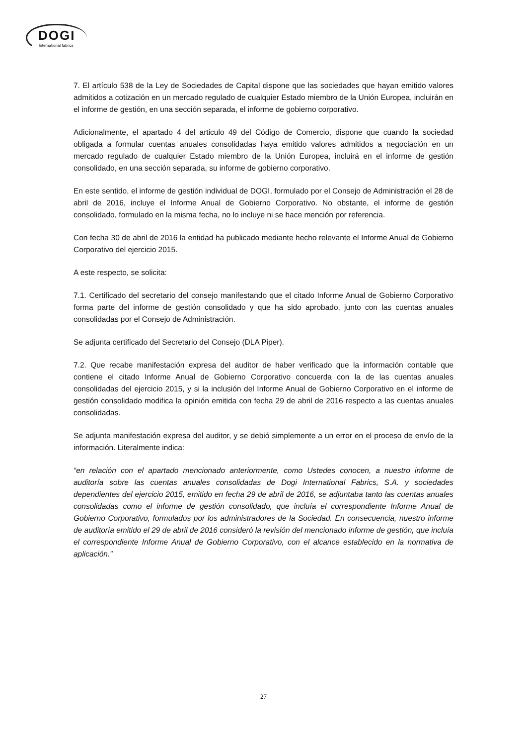DOGI
International fabrics
7. El artículo 538 de la Ley de Sociedades de Capital dispone que las sociedades que hayan emitido valores admitidos a cotización en un mercado regulado de cualquier Estado miembro de la Unión Europea, incluirán en el informe de gestión, en una sección separada, el informe de gobierno corporativo.
Adicionalmente, el apartado 4 del articulo 49 del Código de Comercio, dispone que cuando la sociedad obligada a formular cuentas anuales consolidadas haya emitido valores admitidos a negociación en un mercado regulado de cualquier Estado miembro de la Unión Europea, incluirá en el informe de gestión consolidado, en una sección separada, su informe de gobierno corporativo.
En este sentido, el informe de gestión individual de DOGI, formulado por el Consejo de Administración el 28 de abril de 2016, incluye el Informe Anual de Gobierno Corporativo. No obstante, el informe de gestión consolidado, formulado en la misma fecha, no lo incluye ni se hace mención por referencia.
Con fecha 30 de abril de 2016 la entidad ha publicado mediante hecho relevante el Informe Anual de Gobierno Corporativo del ejercicio 2015.
A este respecto, se solicita:
7.1. Certificado del secretario del consejo manifestando que el citado Informe Anual de Gobierno Corporativo forma parte del informe de gestión consolidado y que ha sido aprobado, junto con las cuentas anuales consolidadas por el Consejo de Administración.
Se adjunta certificado del Secretario del Consejo (DLA Piper).
7.2. Que recabe manifestación expresa del auditor de haber verificado que la información contable que contiene el citado Informe Anual de Gobierno Corporativo concuerda con la de las cuentas anuales consolidadas del ejercicio 2015, y si la inclusión del Informe Anual de Gobierno Corporativo en el informe de gestión consolidado modifica la opinión emitida con fecha 29 de abril de 2016 respecto a las cuentas anuales consolidadas.
Se adjunta manifestación expresa del auditor, y se debió simplemente a un error en el proceso de envío de la información. Literalmente indica:
“en relación con el apartado mencionado anteriormente, como Ustedes conocen, a nuestro informe de auditoría sobre las cuentas anuales consolidadas de Dogi International Fabrics, S.A. y sociedades dependientes del ejercicio 2015, emitido en fecha 29 de abril de 2016, se adjuntaba tanto las cuentas anuales consolidadas como el informe de gestión consolidado, que incluía el correspondiente Informe Anual de Gobierno Corporativo, formulados por los administradores de la Sociedad. En consecuencia, nuestro informe de auditoría emitido el 29 de abril de 2016 consideró la revisión del mencionado informe de gestión, que incluía el correspondiente Informe Anual de Gobierno Corporativo, con el alcance establecido en la normativa de aplicación.”
27